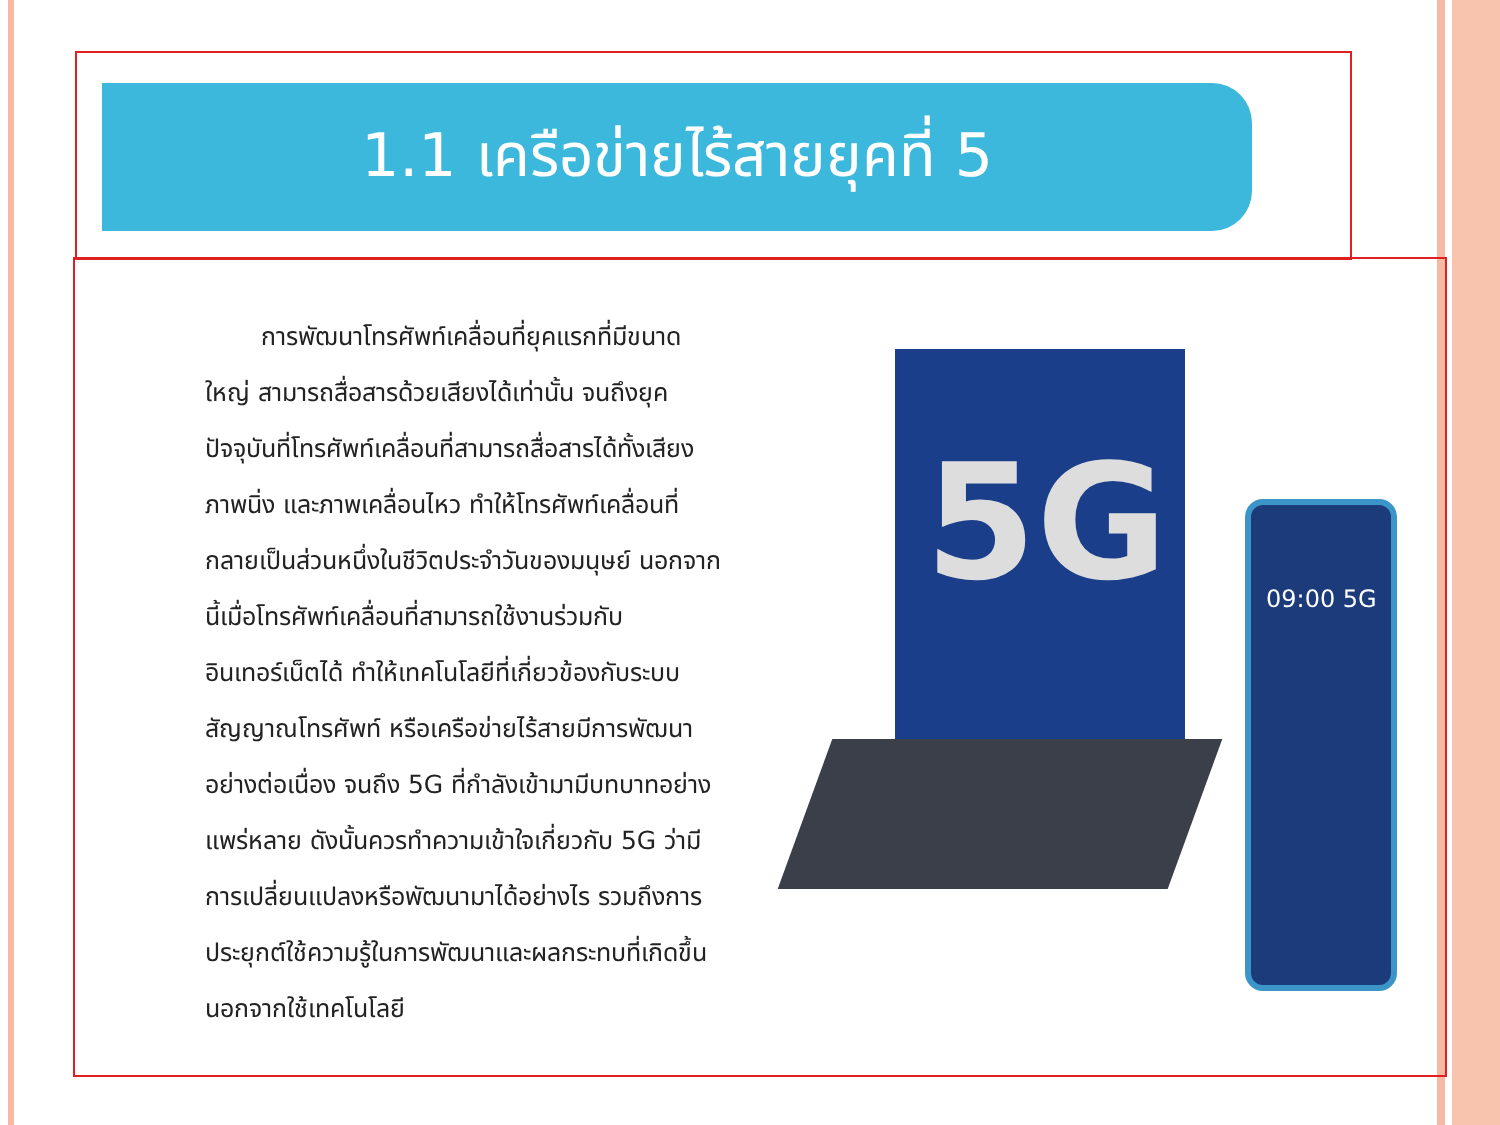1.1 เครือข่ายไร้สายยุคที่ 5
การพัฒนาโทรศัพท์เคลื่อนที่ยุคแรกที่มีขนาดใหญ่ สามารถสื่อสารด้วยเสียงได้เท่านั้น จนถึงยุคปัจจุบันที่โทรศัพท์เคลื่อนที่สามารถสื่อสารได้ทั้งเสียง ภาพนิ่ง และภาพเคลื่อนไหว ทำให้โทรศัพท์เคลื่อนที่กลายเป็นส่วนหนึ่งในชีวิตประจำวันของมนุษย์ นอกจากนี้เมื่อโทรศัพท์เคลื่อนที่สามารถใช้งานร่วมกับอินเทอร์เน็ตได้ ทำให้เทคโนโลยีที่เกี่ยวข้องกับระบบสัญญาณโทรศัพท์ หรือเครือข่ายไร้สายมีการพัฒนาอย่างต่อเนื่อง จนถึง 5G ที่กำลังเข้ามามีบทบาทอย่างแพร่หลาย ดังนั้นควรทำความเข้าใจเกี่ยวกับ 5G ว่ามีการเปลี่ยนแปลงหรือพัฒนามาได้อย่างไร รวมถึงการประยุกต์ใช้ความรู้ในการพัฒนาและผลกระทบที่เกิดขึ้นนอกจากใช้เทคโนโลยี
5G 09:00 5G